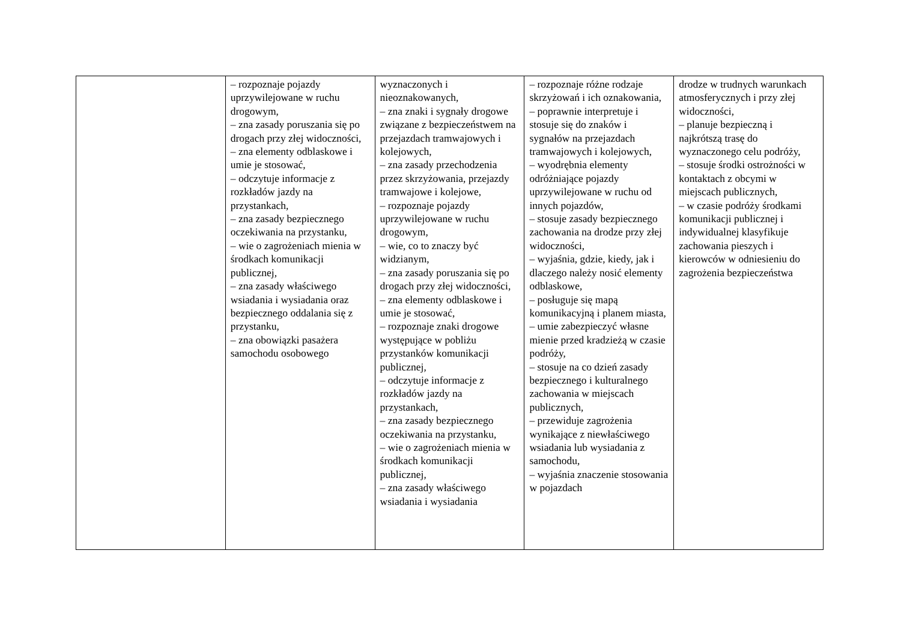| | – rozpoznaje pojazdy uprzywilejowane w ruchu drogowym, – zna zasady poruszania się po drogach przy złej widoczności, – zna elementy odblaskowe i umie je stosować, – odczytuje informacje z rozkładów jazdy na przystankach, – zna zasady bezpiecznego oczekiwania na przystanku, – wie o zagrożeniach mienia w środkach komunikacji publicznej, – zna zasady właściwego wsiadania i wysiadania oraz bezpiecznego oddalania się z przystanku, – zna obowiązki pasażera samochodu osobowego | wyznaczonych i nieoznakowanych, – zna znaki i sygnały drogowe związane z bezpieczeństwem na przejazdach tramwajowych i kolejowych, – zna zasady przechodzenia przez skrzyżowania, przejazdy tramwajowe i kolejowe, – rozpoznaje pojazdy uprzywilejowane w ruchu drogowym, – wie, co to znaczy być widzianym, – zna zasady poruszania się po drogach przy złej widoczności, – zna elementy odblaskowe i umie je stosować, – rozpoznaje znaki drogowe występujące w pobliżu przystanków komunikacji publicznej, – odczytuje informacje z rozkładów jazdy na przystankach, – zna zasady bezpiecznego oczekiwania na przystanku, – wie o zagrożeniach mienia w środkach komunikacji publicznej, – zna zasady właściwego wsiadania i wysiadania | – rozpoznaje różne rodzaje skrzyżowań i ich oznakowania, – poprawnie interpretuje i stosuje się do znaków i sygnałów na przejazdach tramwajowych i kolejowych, – wyodrębnia elementy odróżniające pojazdy uprzywilejowane w ruchu od innych pojazdów, – stosuje zasady bezpiecznego zachowania na drodze przy złej widoczności, – wyjaśnia, gdzie, kiedy, jak i dlaczego należy nosić elementy odblaskowe, – posługuje się mapą komunikacyjną i planem miasta, – umie zabezpieczyć własne mienie przed kradzieżą w czasie podróży, – stosuje na co dzień zasady bezpiecznego i kulturalnego zachowania w miejscach publicznych, – przewiduje zagrożenia wynikające z niewłaściwego wsiadania lub wysiadania z samochodu, – wyjaśnia znaczenie stosowania w pojazdach | drodze w trudnych warunkach atmosferycznych i przy złej widoczności, – planuje bezpieczną i najkrótszą trasę do wyznaczonego celu podróży, – stosuje środki ostrożności w kontaktach z obcymi w miejscach publicznych, – w czasie podróży środkami komunikacji publicznej i indywidualnej klasyfikuje zachowania pieszych i kierowców w odniesieniu do zagrożenia bezpieczeństwa |